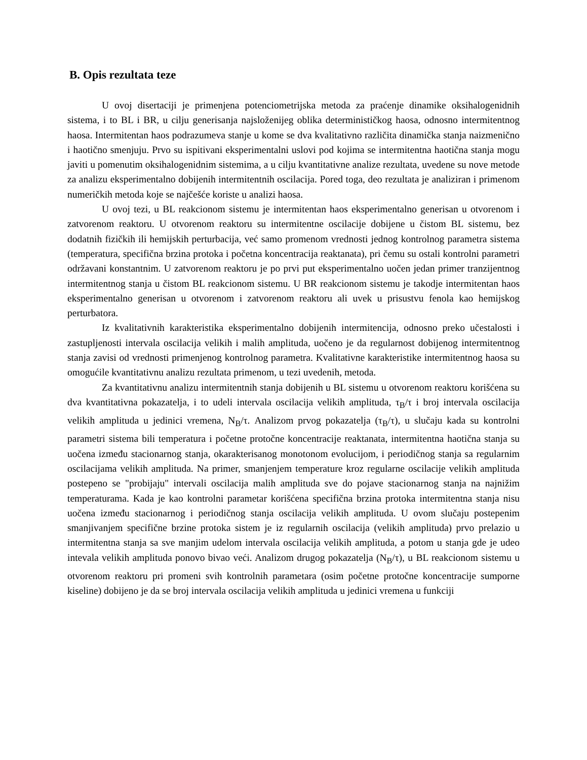B. Opis rezultata teze
U ovoj disertaciji je primenjena potenciometrijska metoda za praćenje dinamike oksihalogenidnih sistema, i to BL i BR, u cilju generisanja najsloženijeg oblika determinističkog haosa, odnosno intermitentnog haosa. Intermitentan haos podrazumeva stanje u kome se dva kvalitativno različita dinamička stanja naizmenično i haotično smenjuju. Prvo su ispitivani eksperimentalni uslovi pod kojima se intermitentna haotična stanja mogu javiti u pomenutim oksihalogenidnim sistemima, a u cilju kvantitativne analize rezultata, uvedene su nove metode za analizu eksperimentalno dobijenih intermitentnih oscilacija. Pored toga, deo rezultata je analiziran i primenom numeričkih metoda koje se najčešće koriste u analizi haosa.
U ovoj tezi, u BL reakcionom sistemu je intermitentan haos eksperimentalno generisan u otvorenom i zatvorenom reaktoru. U otvorenom reaktoru su intermitentne oscilacije dobijene u čistom BL sistemu, bez dodatnih fizičkih ili hemijskih perturbacija, već samo promenom vrednosti jednog kontrolnog parametra sistema (temperatura, specifična brzina protoka i početna koncentracija reaktanata), pri čemu su ostali kontrolni parametri održavani konstantnim. U zatvorenom reaktoru je po prvi put eksperimentalno uočen jedan primer tranzijentnog intermitentnog stanja u čistom BL reakcionom sistemu. U BR reakcionom sistemu je takodje intermitentan haos eksperimentalno generisan u otvorenom i zatvorenom reaktoru ali uvek u prisustvu fenola kao hemijskog perturbatora.
Iz kvalitativnih karakteristika eksperimentalno dobijenih intermitencija, odnosno preko učestalosti i zastupljenosti intervala oscilacija velikih i malih amplituda, uočeno je da regularnost dobijenog intermitentnog stanja zavisi od vrednosti primenjenog kontrolnog parametra. Kvalitativne karakteristike intermitentnog haosa su omogućile kvantitativnu analizu rezultata primenom, u tezi uvedenih, metoda.
Za kvantitativnu analizu intermitentnih stanja dobijenih u BL sistemu u otvorenom reaktoru korišćena su dva kvantitativna pokazatelja, i to udeli intervala oscilacija velikih amplituda, τ<sub>B</sub>/τ i broj intervala oscilacija velikih amplituda u jedinici vremena, N<sub>B</sub>/τ. Analizom prvog pokazatelja (τ<sub>B</sub>/τ), u slučaju kada su kontrolni parametri sistema bili temperatura i početne protočne koncentracije reaktanata, intermitentna haotična stanja su uočena između stacionarnog stanja, okarakterisanog monotonom evolucijom, i periodičnog stanja sa regularnim oscilacijama velikih amplituda. Na primer, smanjenjem temperature kroz regularne oscilacije velikih amplituda postepeno se "probijaju" intervali oscilacija malih amplituda sve do pojave stacionarnog stanja na najnižim temperaturama. Kada je kao kontrolni parametar korišćena specifična brzina protoka intermitentna stanja nisu uočena između stacionarnog i periodičnog stanja oscilacija velikih amplituda. U ovom slučaju postepenim smanjivanjem specifične brzine protoka sistem je iz regularnih oscilacija (velikih amplituda) prvo prelazio u intermitentna stanja sa sve manjim udelom intervala oscilacija velikih amplituda, a potom u stanja gde je udeo intevala velikih amplituda ponovo bivao veći. Analizom drugog pokazatelja (N<sub>B</sub>/τ), u BL reakcionom sistemu u otvorenom reaktoru pri promeni svih kontrolnih parametara (osim početne protočne koncentracije sumporne kiseline) dobijeno je da se broj intervala oscilacija velikih amplituda u jedinici vremena u funkciji